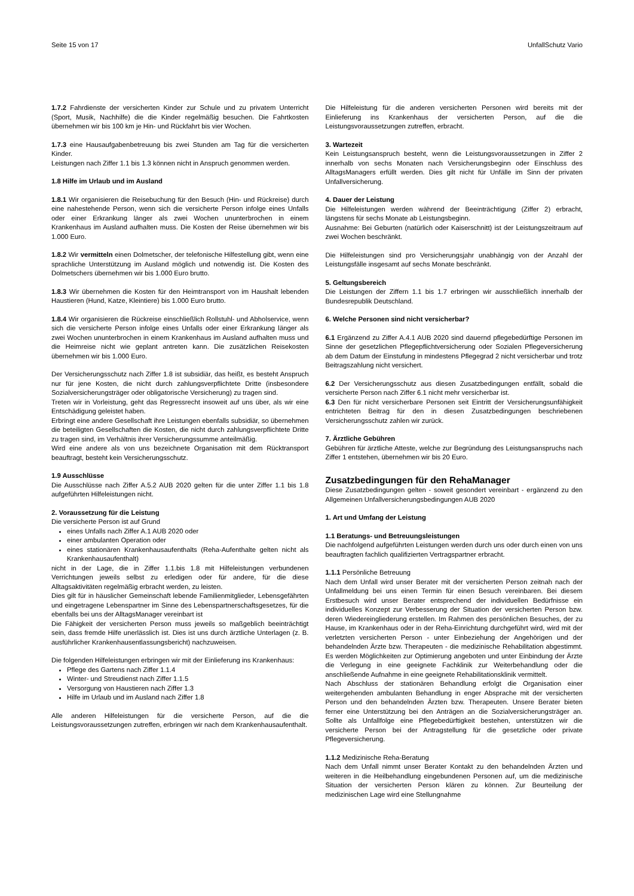Seite 15 von 17 UnfallSchutz Vario
1.7.2 Fahrdienste der versicherten Kinder zur Schule und zu privatem Unterricht (Sport, Musik, Nachhilfe) die die Kinder regelmäßig besuchen. Die Fahrtkosten übernehmen wir bis 100 km je Hin- und Rückfahrt bis vier Wochen.
1.7.3 eine Hausaufgabenbetreuung bis zwei Stunden am Tag für die versicherten Kinder.
Leistungen nach Ziffer 1.1 bis 1.3 können nicht in Anspruch genommen werden.
1.8 Hilfe im Urlaub und im Ausland
1.8.1 Wir organisieren die Reisebuchung für den Besuch (Hin- und Rückreise) durch eine nahestehende Person, wenn sich die versicherte Person infolge eines Unfalls oder einer Erkrankung länger als zwei Wochen ununterbrochen in einem Krankenhaus im Ausland aufhalten muss. Die Kosten der Reise übernehmen wir bis 1.000 Euro.
1.8.2 Wir vermitteln einen Dolmetscher, der telefonische Hilfestellung gibt, wenn eine sprachliche Unterstützung im Ausland möglich und notwendig ist. Die Kosten des Dolmetschers übernehmen wir bis 1.000 Euro brutto.
1.8.3 Wir übernehmen die Kosten für den Heimtransport von im Haushalt lebenden Haustieren (Hund, Katze, Kleintiere) bis 1.000 Euro brutto.
1.8.4 Wir organisieren die Rückreise einschließlich Rollstuhl- und Abholservice, wenn sich die versicherte Person infolge eines Unfalls oder einer Erkrankung länger als zwei Wochen ununterbrochen in einem Krankenhaus im Ausland aufhalten muss und die Heimreise nicht wie geplant antreten kann. Die zusätzlichen Reisekosten übernehmen wir bis 1.000 Euro.
Der Versicherungsschutz nach Ziffer 1.8 ist subsidiär, das heißt, es besteht Anspruch nur für jene Kosten, die nicht durch zahlungsverpflichtete Dritte (insbesondere Sozialversicherungsträger oder obligatorische Versicherung) zu tragen sind.
Treten wir in Vorleistung, geht das Regressrecht insoweit auf uns über, als wir eine Entschädigung geleistet haben.
Erbringt eine andere Gesellschaft ihre Leistungen ebenfalls subsidiär, so übernehmen die beteiligten Gesellschaften die Kosten, die nicht durch zahlungsverpflichtete Dritte zu tragen sind, im Verhältnis ihrer Versicherungssumme anteilmäßig.
Wird eine andere als von uns bezeichnete Organisation mit dem Rücktransport beauftragt, besteht kein Versicherungsschutz.
1.9 Ausschlüsse
Die Ausschlüsse nach Ziffer A.5.2 AUB 2020 gelten für die unter Ziffer 1.1 bis 1.8 aufgeführten Hilfeleistungen nicht.
2. Voraussetzung für die Leistung
Die versicherte Person ist auf Grund
eines Unfalls nach Ziffer A.1 AUB 2020 oder
einer ambulanten Operation oder
eines stationären Krankenhausaufenthalts (Reha-Aufenthalte gelten nicht als Krankenhausaufenthalt)
nicht in der Lage, die in Ziffer 1.1.bis 1.8 mit Hilfeleistungen verbundenen Verrichtungen jeweils selbst zu erledigen oder für andere, für die diese Alltagsaktivitäten regelmäßig erbracht werden, zu leisten.
Dies gilt für in häuslicher Gemeinschaft lebende Familienmitglieder, Lebensgefährten und eingetragene Lebenspartner im Sinne des Lebenspartnerschaftsgesetzes, für die ebenfalls bei uns der AlltagsManager vereinbart ist
Die Fähigkeit der versicherten Person muss jeweils so maßgeblich beeinträchtigt sein, dass fremde Hilfe unerlässlich ist. Dies ist uns durch ärztliche Unterlagen (z. B. ausführlicher Krankenhausentlassungsbericht) nachzuweisen.
Die folgenden Hilfeleistungen erbringen wir mit der Einlieferung ins Krankenhaus:
Pflege des Gartens nach Ziffer 1.1.4
Winter- und Streudienst nach Ziffer 1.1.5
Versorgung von Haustieren nach Ziffer 1.3
Hilfe im Urlaub und im Ausland nach Ziffer 1.8
Alle anderen Hilfeleistungen für die versicherte Person, auf die die Leistungsvoraussetzungen zutreffen, erbringen wir nach dem Krankenhausaufenthalt.
Die Hilfeleistung für die anderen versicherten Personen wird bereits mit der Einlieferung ins Krankenhaus der versicherten Person, auf die die Leistungsvoraussetzungen zutreffen, erbracht.
3. Wartezeit
Kein Leistungsanspruch besteht, wenn die Leistungsvoraussetzungen in Ziffer 2 innerhalb von sechs Monaten nach Versicherungsbeginn oder Einschluss des AlltagsManagers erfüllt werden. Dies gilt nicht für Unfälle im Sinn der privaten Unfallversicherung.
4. Dauer der Leistung
Die Hilfeleistungen werden während der Beeinträchtigung (Ziffer 2) erbracht, längstens für sechs Monate ab Leistungsbeginn.
Ausnahme: Bei Geburten (natürlich oder Kaiserschnitt) ist der Leistungszeitraum auf zwei Wochen beschränkt.
Die Hilfeleistungen sind pro Versicherungsjahr unabhängig von der Anzahl der Leistungsfälle insgesamt auf sechs Monate beschränkt.
5. Geltungsbereich
Die Leistungen der Ziffern 1.1 bis 1.7 erbringen wir ausschließlich innerhalb der Bundesrepublik Deutschland.
6. Welche Personen sind nicht versicherbar?
6.1 Ergänzend zu Ziffer A.4.1 AUB 2020 sind dauernd pflegebedürftige Personen im Sinne der gesetzlichen Pflegepflichtversicherung oder Sozialen Pflegeversicherung ab dem Datum der Einstufung in mindestens Pflegegrad 2 nicht versicherbar und trotz Beitragszahlung nicht versichert.
6.2 Der Versicherungsschutz aus diesen Zusatzbedingungen entfällt, sobald die versicherte Person nach Ziffer 6.1 nicht mehr versicherbar ist.
6.3 Den für nicht versicherbare Personen seit Eintritt der Versicherungsunfähigkeit entrichteten Beitrag für den in diesen Zusatzbedingungen beschriebenen Versicherungsschutz zahlen wir zurück.
7. Ärztliche Gebühren
Gebühren für ärztliche Atteste, welche zur Begründung des Leistungsanspruchs nach Ziffer 1 entstehen, übernehmen wir bis 20 Euro.
Zusatzbedingungen für den RehaManager
Diese Zusatzbedingungen gelten - soweit gesondert vereinbart - ergänzend zu den Allgemeinen Unfallversicherungsbedingungen AUB 2020
1. Art und Umfang der Leistung
1.1 Beratungs- und Betreuungsleistungen
Die nachfolgend aufgeführten Leistungen werden durch uns oder durch einen von uns beauftragten fachlich qualifizierten Vertragspartner erbracht.
1.1.1 Persönliche Betreuung
Nach dem Unfall wird unser Berater mit der versicherten Person zeitnah nach der Unfallmeldung bei uns einen Termin für einen Besuch vereinbaren. Bei diesem Erstbesuch wird unser Berater entsprechend der individuellen Bedürfnisse ein individuelles Konzept zur Verbesserung der Situation der versicherten Person bzw. deren Wiedereingliederung erstellen. Im Rahmen des persönlichen Besuches, der zu Hause, im Krankenhaus oder in der Reha-Einrichtung durchgeführt wird, wird mit der verletzten versicherten Person - unter Einbeziehung der Angehörigen und der behandelnden Ärzte bzw. Therapeuten - die medizinische Rehabilitation abgestimmt. Es werden Möglichkeiten zur Optimierung angeboten und unter Einbindung der Ärzte die Verlegung in eine geeignete Fachklinik zur Weiterbehandlung oder die anschließende Aufnahme in eine geeignete Rehabilitationsklinik vermittelt.
Nach Abschluss der stationären Behandlung erfolgt die Organisation einer weitergehenden ambulanten Behandlung in enger Absprache mit der versicherten Person und den behandelnden Ärzten bzw. Therapeuten. Unsere Berater bieten ferner eine Unterstützung bei den Anträgen an die Sozialversicherungsträger an. Sollte als Unfallfolge eine Pflegebedürftigkeit bestehen, unterstützen wir die versicherte Person bei der Antragstellung für die gesetzliche oder private Pflegeversicherung.
1.1.2 Medizinische Reha-Beratung
Nach dem Unfall nimmt unser Berater Kontakt zu den behandelnden Ärzten und weiteren in die Heilbehandlung eingebundenen Personen auf, um die medizinische Situation der versicherten Person klären zu können. Zur Beurteilung der medizinischen Lage wird eine Stellungnahme